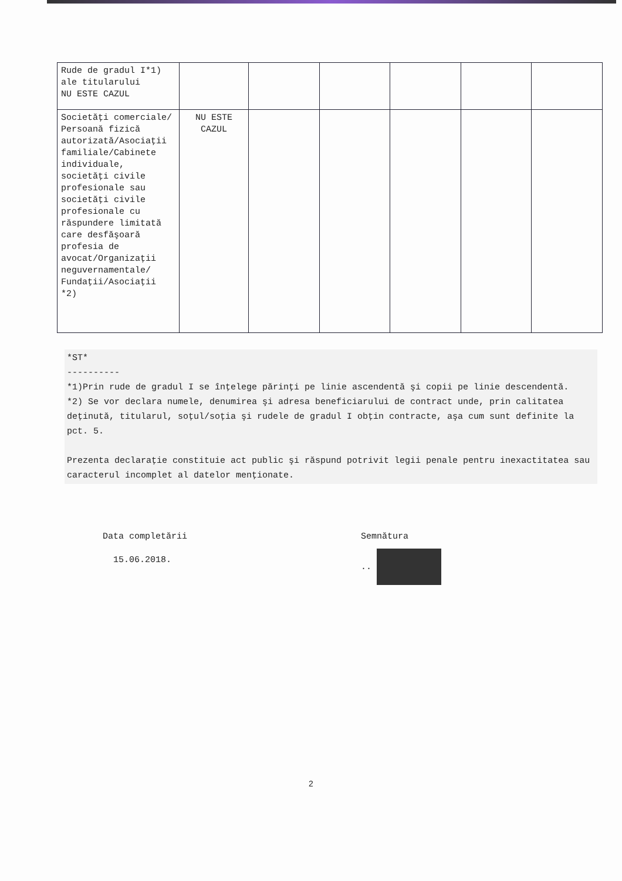| Rude de gradul I*1) ale titularului NU ESTE CAZUL | | | | | | |
| Societăţi comerciale/ Persoană fizică autorizată/Asociaţii familiale/Cabinete individuale, societăţi civile profesionale sau societăţi civile profesionale cu răspundere limitată care desfăşoară profesia de avocat/Organizaţii neguvernamentale/ Fundaţii/Asociaţii *2) | NU ESTE CAZUL | | | | | |
*ST*
----------
*1)Prin rude de gradul I se înţelege părinţi pe linie ascendentă şi copii pe linie descendentă.
*2) Se vor declara numele, denumirea şi adresa beneficiarului de contract unde, prin calitatea deţinută, titularul, soţul/soţia şi rudele de gradul I obţin contracte, aşa cum sunt definite la pct. 5.
Prezenta declaraţie constituie act public şi răspund potrivit legii penale pentru inexactitatea sau caracterul incomplet al datelor menţionate.
Data completării
15.06.2018.
Semnătura
..
2